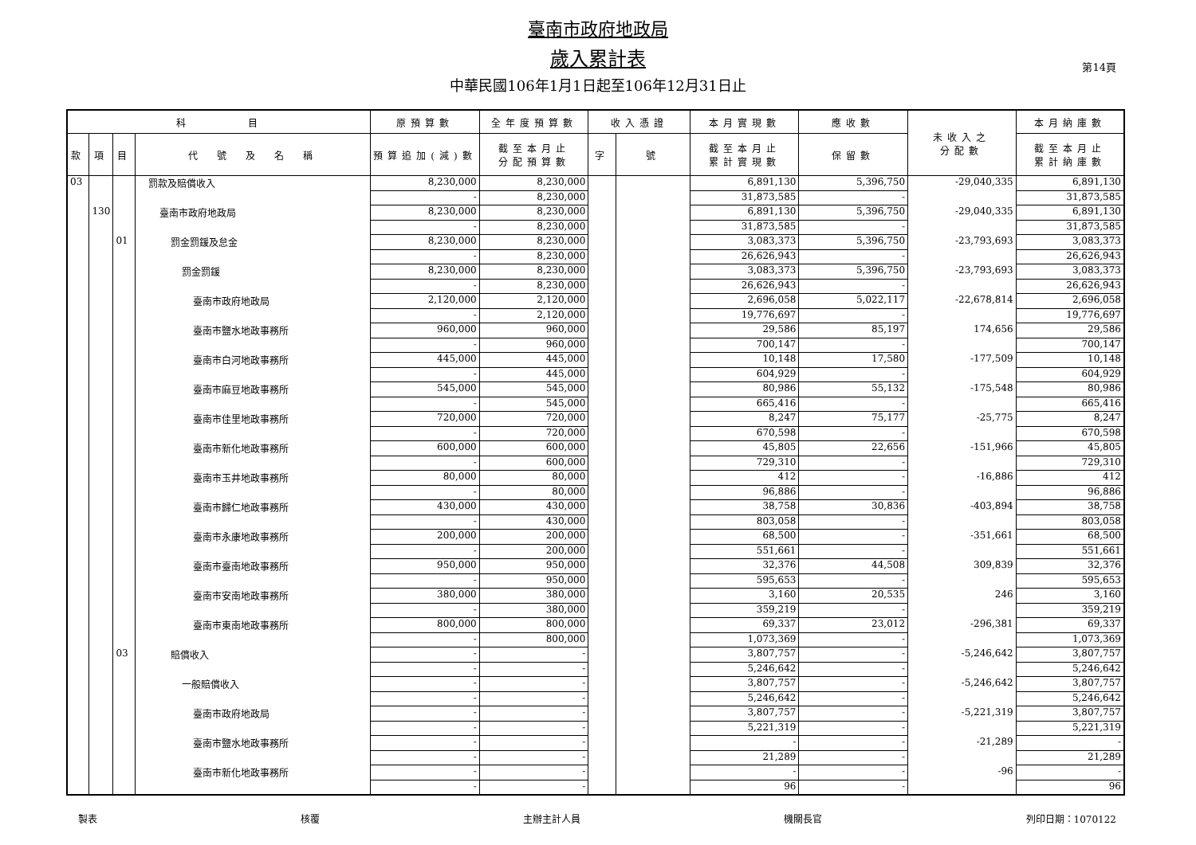臺南市政府地政局
歲入累計表
中華民國106年1月1日起至106年12月31日止
第14頁
| 科 目 | | | | 原預算數 | 全年度預算數 | 收入憑證 | | 本月實現數 | 應收數 | 未收入之 分配數 | 本月納庫數 |
| --- | --- | --- | --- | --- | --- | --- | --- | --- | --- | --- | --- |
| 款 | 項 | 目 | 代 號 及 名 稱 | 預算追加(減)數 | 截至本月止 分配預算數 | 字 | 號 | 截至本月止 累計實現數 | 保留數 | | 截至本月止 累計納庫數 |
| 03 | | | 罰款及賠償收入 | 8,230,000 | 8,230,000 | | | 6,891,130 | 5,396,750 | -29,040,335 | 6,891,130 |
| | | | | - | 8,230,000 | | | 31,873,585 | - | | 31,873,585 |
| | 130 | | 臺南市政府地政局 | 8,230,000 | 8,230,000 | | | 6,891,130 | 5,396,750 | -29,040,335 | 6,891,130 |
| | | | | - | 8,230,000 | | | 31,873,585 | - | | 31,873,585 |
| | | 01 | 罰金罰鍰及怠金 | 8,230,000 | 8,230,000 | | | 3,083,373 | 5,396,750 | -23,793,693 | 3,083,373 |
| | | | | - | 8,230,000 | | | 26,626,943 | - | | 26,626,943 |
| | | | 罰金罰鍰 | 8,230,000 | 8,230,000 | | | 3,083,373 | 5,396,750 | -23,793,693 | 3,083,373 |
| | | | | - | 8,230,000 | | | 26,626,943 | - | | 26,626,943 |
| | | | 臺南市政府地政局 | 2,120,000 | 2,120,000 | | | 2,696,058 | 5,022,117 | -22,678,814 | 2,696,058 |
| | | | | - | 2,120,000 | | | 19,776,697 | - | | 19,776,697 |
| | | | 臺南市鹽水地政事務所 | 960,000 | 960,000 | | | 29,586 | 85,197 | 174,656 | 29,586 |
| | | | | - | 960,000 | | | 700,147 | - | | 700,147 |
| | | | 臺南市白河地政事務所 | 445,000 | 445,000 | | | 10,148 | 17,580 | -177,509 | 10,148 |
| | | | | - | 445,000 | | | 604,929 | - | | 604,929 |
| | | | 臺南市麻豆地政事務所 | 545,000 | 545,000 | | | 80,986 | 55,132 | -175,548 | 80,986 |
| | | | | - | 545,000 | | | 665,416 | - | | 665,416 |
| | | | 臺南市佳里地政事務所 | 720,000 | 720,000 | | | 8,247 | 75,177 | -25,775 | 8,247 |
| | | | | - | 720,000 | | | 670,598 | - | | 670,598 |
| | | | 臺南市新化地政事務所 | 600,000 | 600,000 | | | 45,805 | 22,656 | -151,966 | 45,805 |
| | | | | - | 600,000 | | | 729,310 | - | | 729,310 |
| | | | 臺南市玉井地政事務所 | 80,000 | 80,000 | | | 412 | - | -16,886 | 412 |
| | | | | - | 80,000 | | | 96,886 | - | | 96,886 |
| | | | 臺南市歸仁地政事務所 | 430,000 | 430,000 | | | 38,758 | 30,836 | -403,894 | 38,758 |
| | | | | - | 430,000 | | | 803,058 | - | | 803,058 |
| | | | 臺南市永康地政事務所 | 200,000 | 200,000 | | | 68,500 | - | -351,661 | 68,500 |
| | | | | - | 200,000 | | | 551,661 | - | | 551,661 |
| | | | 臺南市臺南地政事務所 | 950,000 | 950,000 | | | 32,376 | 44,508 | 309,839 | 32,376 |
| | | | | - | 950,000 | | | 595,653 | - | | 595,653 |
| | | | 臺南市安南地政事務所 | 380,000 | 380,000 | | | 3,160 | 20,535 | 246 | 3,160 |
| | | | | - | 380,000 | | | 359,219 | - | | 359,219 |
| | | | 臺南市東南地政事務所 | 800,000 | 800,000 | | | 69,337 | 23,012 | -296,381 | 69,337 |
| | | | | - | 800,000 | | | 1,073,369 | - | | 1,073,369 |
| | | 03 | 賠償收入 | - | - | | | 3,807,757 | - | -5,246,642 | 3,807,757 |
| | | | | - | - | | | 5,246,642 | - | | 5,246,642 |
| | | | 一般賠償收入 | - | - | | | 3,807,757 | - | -5,246,642 | 3,807,757 |
| | | | | - | - | | | 5,246,642 | - | | 5,246,642 |
| | | | 臺南市政府地政局 | - | - | | | 3,807,757 | - | -5,221,319 | 3,807,757 |
| | | | | - | - | | | 5,221,319 | - | | 5,221,319 |
| | | | 臺南市鹽水地政事務所 | - | - | | | - | - | -21,289 | - |
| | | | | - | - | | | 21,289 | - | | 21,289 |
| | | | 臺南市新化地政事務所 | - | - | | | - | - | -96 | - |
| | | | | - | - | | | 96 | - | | 96 |
製表 核覆 主辦主計人員 機關長官 列印日期：1070122